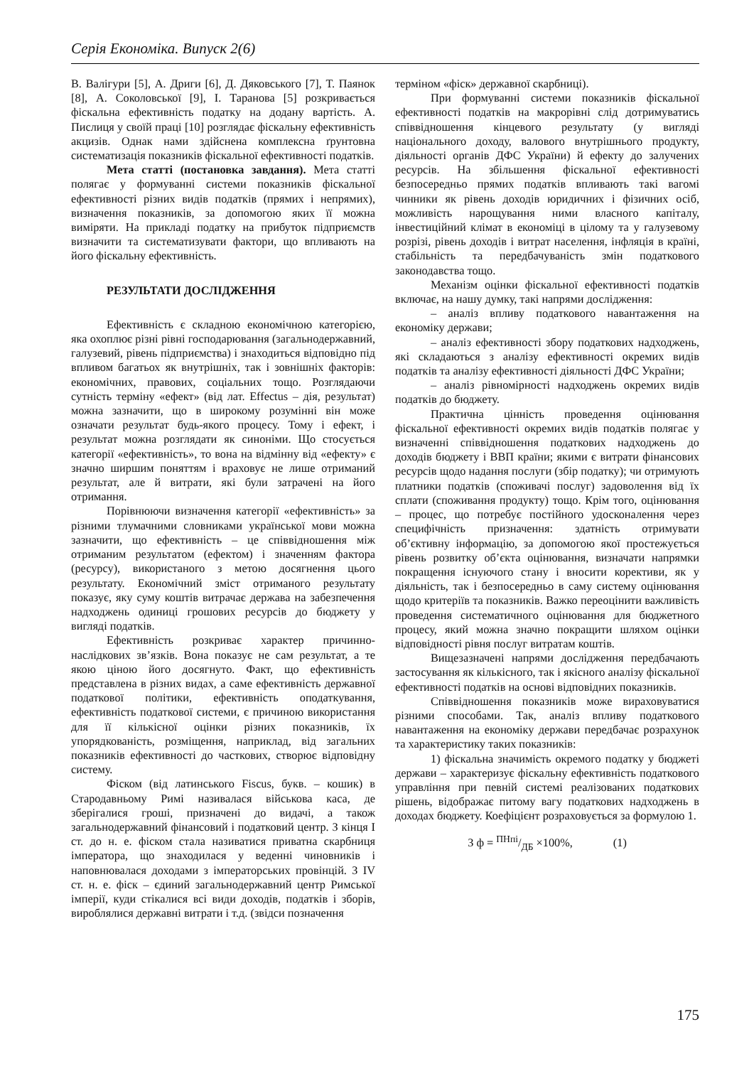Серія Економіка. Випуск 2(6)
В. Валігури [5], А. Дриги [6], Д. Дяковського [7], Т. Паянок [8], А. Соколовської [9], І. Таранова [5] розкривається фіскальна ефективність податку на додану вартість. А. Пислиця у своїй праці [10] розглядає фіскальну ефективність акцизів. Однак нами здійснена комплексна ґрунтовна систематизація показників фіскальної ефективності податків.
Мета статті (постановка завдання). Мета статті полягає у формуванні системи показників фіскальної ефективності різних видів податків (прямих і непрямих), визначення показників, за допомогою яких її можна виміряти. На прикладі податку на прибуток підприємств визначити та систематизувати фактори, що впливають на його фіскальну ефективність.
РЕЗУЛЬТАТИ ДОСЛІДЖЕННЯ
Ефективність є складною економічною категорією, яка охоплює різні рівні господарювання (загальнодержавний, галузевий, рівень підприємства) і знаходиться відповідно під впливом багатьох як внутрішніх, так і зовнішніх факторів: економічних, правових, соціальних тощо. Розглядаючи сутність терміну «ефект» (від лат. Effectus – дія, результат) можна зазначити, що в широкому розумінні він може означати результат будь-якого процесу. Тому і ефект, і результат можна розглядати як синоніми. Що стосується категорії «ефективність», то вона на відмінну від «ефекту» є значно ширшим поняттям і враховує не лише отриманий результат, але й витрати, які були затрачені на його отримання.
Порівнюючи визначення категорії «ефективність» за різними тлумачними словниками української мови можна зазначити, що ефективність – це співвідношення між отриманим результатом (ефектом) і значенням фактора (ресурсу), використаного з метою досягнення цього результату. Економічний зміст отриманого результату показує, яку суму коштів витрачає держава на забезпечення надходжень одиниці грошових ресурсів до бюджету у вигляді податків.
Ефективність розкриває характер причинно-наслідкових зв’язків. Вона показує не сам результат, а те якою ціною його досягнуто. Факт, що ефективність представлена в різних видах, а саме ефективність державної податкової політики, ефективність оподаткування, ефективність податкової системи, є причиною використання для її кількісної оцінки різних показників, їх упорядкованість, розміщення, наприклад, від загальних показників ефективності до часткових, створює відповідну систему.
Фіском (від латинського Fiscus, букв. – кошик) в Стародавньому Римі називалася військова каса, де зберігалися гроші, призначені до видачі, а також загальнодержавний фінансовий і податковий центр. З кінця I ст. до н. е. фіском стала називатися приватна скарбниця імператора, що знаходилася у веденні чиновників і наповнювалася доходами з імператорських провінцій. З IV ст. н. е. фіск – єдиний загальнодержавний центр Римської імперії, куди стікалися всі види доходів, податків і зборів, вироблялися державні витрати і т.д. (звідси позначення
терміном «фіск» державної скарбниці).
При формуванні системи показників фіскальної ефективності податків на макрорівні слід дотримуватись співвідношення кінцевого результату (у вигляді національного доходу, валового внутрішнього продукту, діяльності органів ДФС України) й ефекту до залучених ресурсів. На збільшення фіскальної ефективності безпосередньо прямих податків впливають такі вагомі чинники як рівень доходів юридичних і фізичних осіб, можливість нарощування ними власного капіталу, інвестиційний клімат в економіці в цілому та у галузевому розрізі, рівень доходів і витрат населення, інфляція в країні, стабільність та передбачуваність змін податкового законодавства тощо.
Механізм оцінки фіскальної ефективності податків включає, на нашу думку, такі напрями дослідження:
– аналіз впливу податкового навантаження на економіку держави;
– аналіз ефективності збору податкових надходжень, які складаються з аналізу ефективності окремих видів податків та аналізу ефективності діяльності ДФС України;
– аналіз рівномірності надходжень окремих видів податків до бюджету.
Практична цінність проведення оцінювання фіскальної ефективності окремих видів податків полягає у визначенні співвідношення податкових надходжень до доходів бюджету і ВВП країни; якими є витрати фінансових ресурсів щодо надання послуги (збір податку); чи отримують платники податків (споживачі послуг) задоволення від їх сплати (споживання продукту) тощо. Крім того, оцінювання – процес, що потребує постійного удосконалення через специфічність призначення: здатність отримувати об’єктивну інформацію, за допомогою якої простежується рівень розвитку об’єкта оцінювання, визначати напрямки покращення існуючого стану і вносити корективи, як у діяльність, так і безпосередньо в саму систему оцінювання щодо критеріїв та показників. Важко переоцінити важливість проведення систематичного оцінювання для бюджетного процесу, який можна значно покращити шляхом оцінки відповідності рівня послуг витратам коштів.
Вищезазначені напрями дослідження передбачають застосування як кількісного, так і якісного аналізу фіскальної ефективності податків на основі відповідних показників.
Співвідношення показників може вираховуватися різними способами. Так, аналіз впливу податкового навантаження на економіку держави передбачає розрахунок та характеристику таких показників:
1) фіскальна значимість окремого податку у бюджеті держави – характеризує фіскальну ефективність податкового управління при певній системі реалізованих податкових рішень, відображає питому вагу податкових надходжень в доходах бюджету. Коефіцієнт розраховується за формулою 1.
З ф = ПНпі/ДБ ×100%, (1)
175